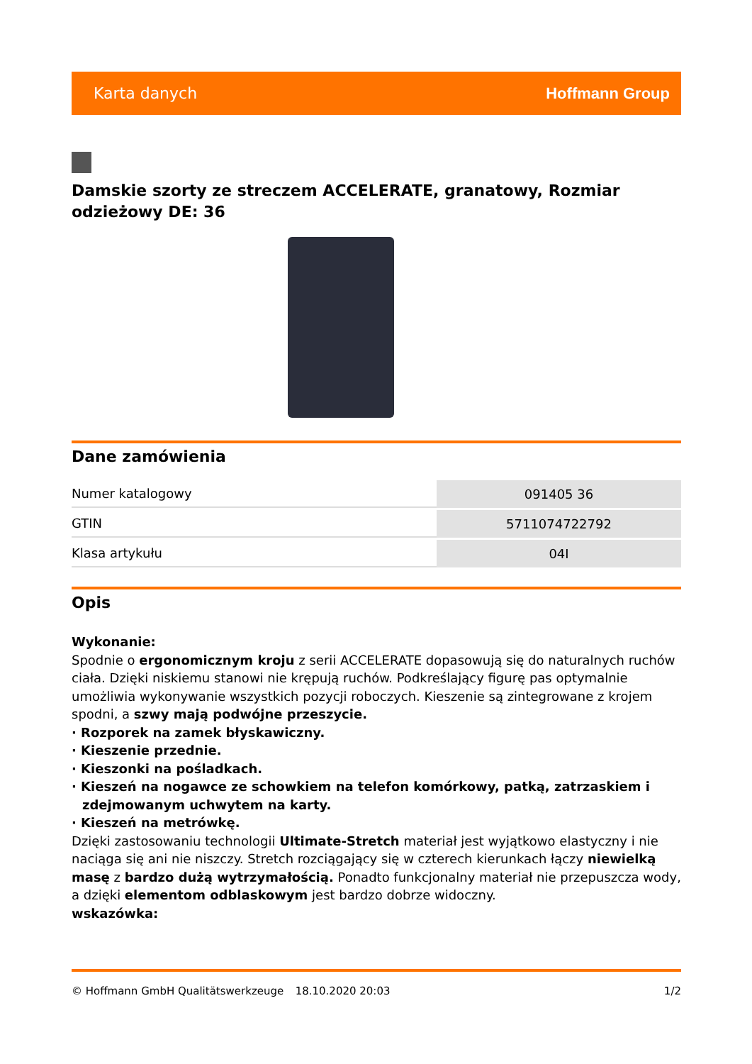Karta danych Hoffmann Group
Damskie szorty ze streczem ACCELERATE, granatowy, Rozmiar odzieżowy DE: 36
Dane zamówienia
| Numer katalogowy | 091405 36 |
| GTIN | 5711074722792 |
| Klasa artykułu | 04I |
Opis
Wykonanie:
Spodnie o ergonomicznym kroju z serii ACCELERATE dopasowują się do naturalnych ruchów ciała. Dzięki niskiemu stanowi nie krępują ruchów. Podkreślający figurę pas optymalnie umożliwia wykonywanie wszystkich pozycji roboczych. Kieszenie są zintegrowane z krojem spodni, a szwy mają podwójne przeszycie.
· Rozporek na zamek błyskawiczny.
· Kieszenie przednie.
· Kieszonki na pośladkach.
· Kieszeń na nogawce ze schowkiem na telefon komórkowy, patką, zatrzaskiem i zdejmowanym uchwytem na karty.
· Kieszeń na metrówkę.
Dzięki zastosowaniu technologii Ultimate-Stretch materiał jest wyjątkowo elastyczny i nie naciąga się ani nie niszczy. Stretch rozciągający się w czterech kierunkach łączy niewielką masę z bardzo dużą wytrzymałością. Ponadto funkcjonalny materiał nie przepuszcza wody, a dzięki elementom odblaskowym jest bardzo dobrze widoczny.
wskazówka:
© Hoffmann GmbH Qualitätswerkzeuge 18.10.2020 20:03 1/2